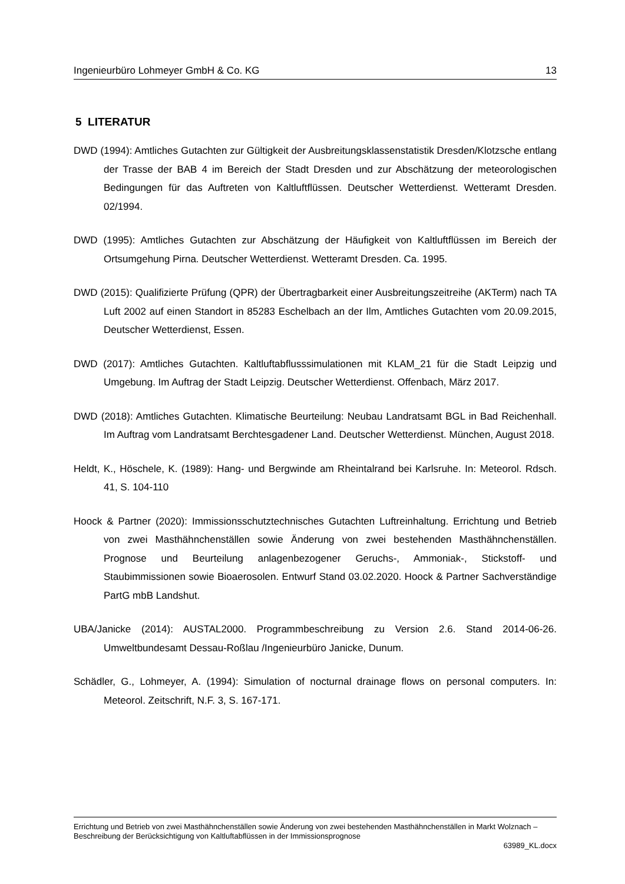Ingenieurbüro Lohmeyer GmbH & Co. KG 13
5 LITERATUR
DWD (1994): Amtliches Gutachten zur Gültigkeit der Ausbreitungsklassenstatistik Dresden/Klotzsche entlang der Trasse der BAB 4 im Bereich der Stadt Dresden und zur Abschätzung der meteorologischen Bedingungen für das Auftreten von Kaltluftflüssen. Deutscher Wetterdienst. Wetteramt Dresden. 02/1994.
DWD (1995): Amtliches Gutachten zur Abschätzung der Häufigkeit von Kaltluftflüssen im Bereich der Ortsumgehung Pirna. Deutscher Wetterdienst. Wetteramt Dresden. Ca. 1995.
DWD (2015): Qualifizierte Prüfung (QPR) der Übertragbarkeit einer Ausbreitungszeitreihe (AKTerm) nach TA Luft 2002 auf einen Standort in 85283 Eschelbach an der Ilm, Amtliches Gutachten vom 20.09.2015, Deutscher Wetterdienst, Essen.
DWD (2017): Amtliches Gutachten. Kaltluftabflusssimulationen mit KLAM_21 für die Stadt Leipzig und Umgebung. Im Auftrag der Stadt Leipzig. Deutscher Wetterdienst. Offenbach, März 2017.
DWD (2018): Amtliches Gutachten. Klimatische Beurteilung: Neubau Landratsamt BGL in Bad Reichenhall. Im Auftrag vom Landratsamt Berchtesgadener Land. Deutscher Wetterdienst. München, August 2018.
Heldt, K., Höschele, K. (1989): Hang- und Bergwinde am Rheintalrand bei Karlsruhe. In: Meteorol. Rdsch. 41, S. 104-110
Hoock & Partner (2020): Immissionsschutztechnisches Gutachten Luftreinhaltung. Errichtung und Betrieb von zwei Masthähnchenställen sowie Änderung von zwei bestehenden Masthähnchenställen. Prognose und Beurteilung anlagenbezogener Geruchs-, Ammoniak-, Stickstoff- und Staubimmissionen sowie Bioaerosolen. Entwurf Stand 03.02.2020. Hoock & Partner Sachverständige PartG mbB Landshut.
UBA/Janicke (2014): AUSTAL2000. Programmbeschreibung zu Version 2.6. Stand 2014-06-26. Umweltbundesamt Dessau-Roßlau /Ingenieurbüro Janicke, Dunum.
Schädler, G., Lohmeyer, A. (1994): Simulation of nocturnal drainage flows on personal computers. In: Meteorol. Zeitschrift, N.F. 3, S. 167-171.
Errichtung und Betrieb von zwei Masthähnchenställen sowie Änderung von zwei bestehenden Masthähnchenställen in Markt Wolznach – Beschreibung der Berücksichtigung von Kaltluftabflüssen in der Immissionsprognose
63989_KL.docx